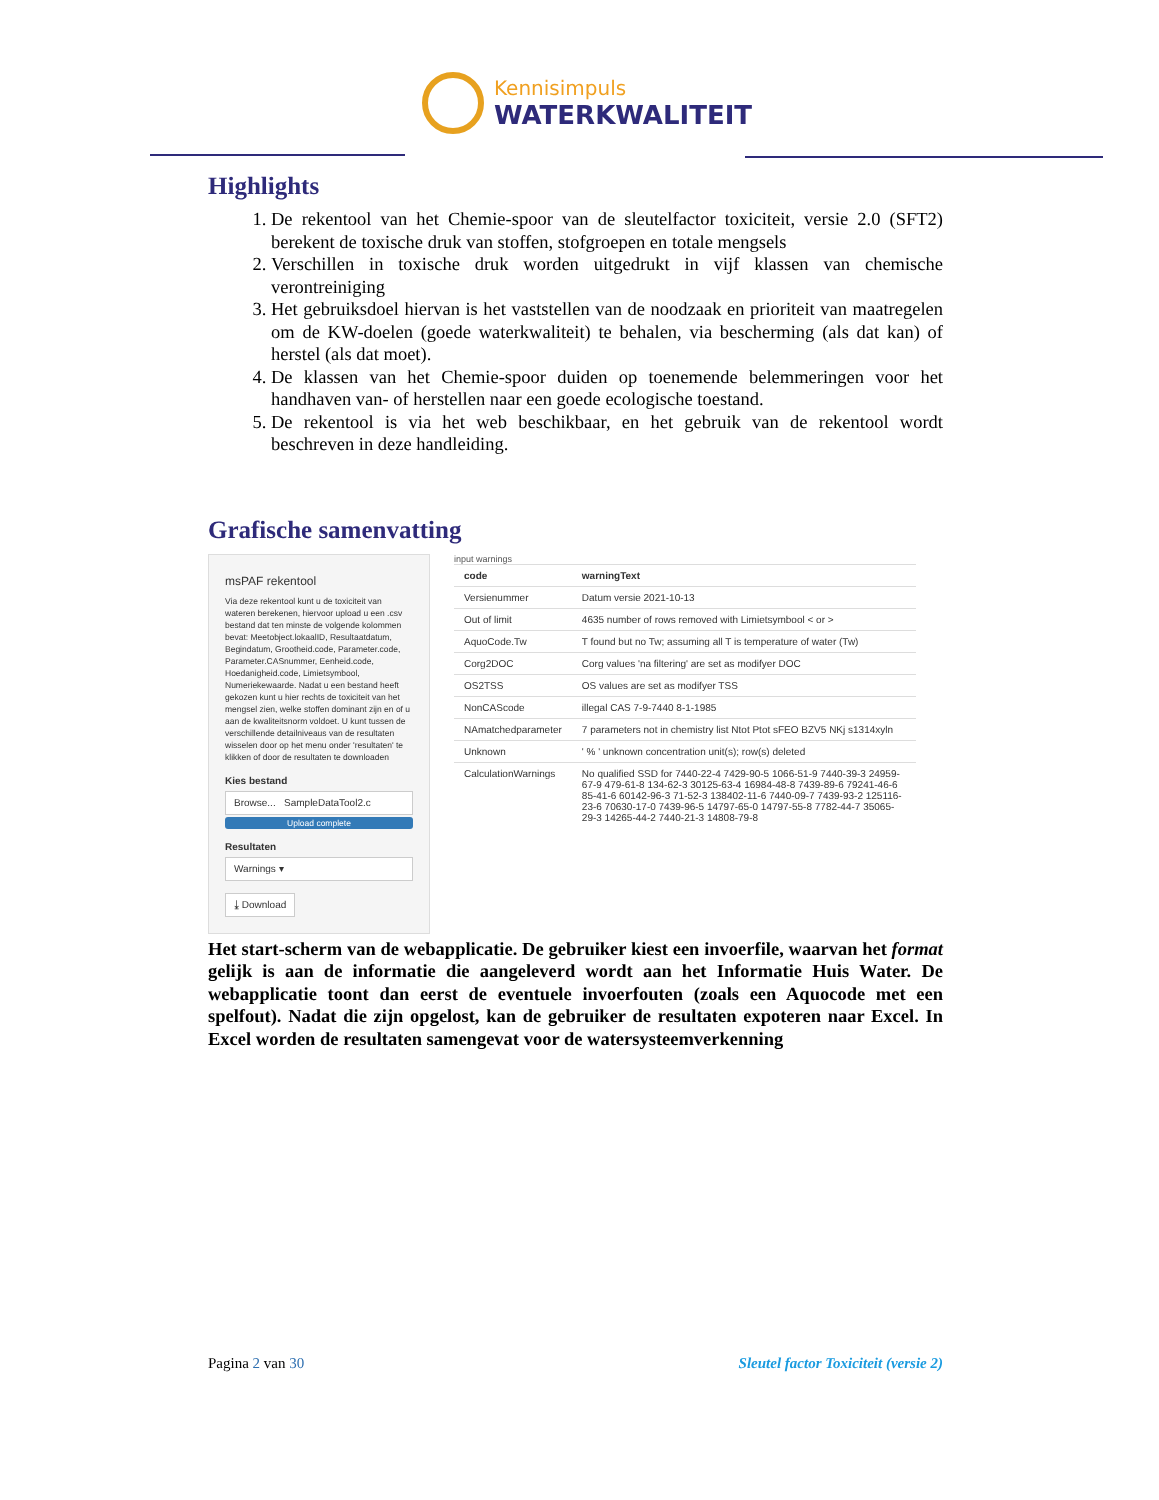Kennisimpuls
WATERKWALITEIT
Highlights
1. De rekentool van het Chemie-spoor van de sleutelfactor toxiciteit, versie 2.0 (SFT2) berekent de toxische druk van stoffen, stofgroepen en totale mengsels
2. Verschillen in toxische druk worden uitgedrukt in vijf klassen van chemische verontreiniging
3. Het gebruiksdoel hiervan is het vaststellen van de noodzaak en prioriteit van maatregelen om de KW-doelen (goede waterkwaliteit) te behalen, via bescherming (als dat kan) of herstel (als dat moet).
4. De klassen van het Chemie-spoor duiden op toenemende belemmeringen voor het handhaven van- of herstellen naar een goede ecologische toestand.
5. De rekentool is via het web beschikbaar, en het gebruik van de rekentool wordt beschreven in deze handleiding.
Grafische samenvatting
msPAF rekentool
Via deze rekentool kunt u de toxiciteit van wateren berekenen, hiervoor upload u een .csv bestand dat ten minste de volgende kolommen bevat: Meetobject.lokaalID, Resultaatdatum, Begindatum, Grootheid.code, Parameter.code, Parameter.CASnummer, Eenheid.code, Hoedanigheid.code, Limietsymbool, Numeriekewaarde. Nadat u een bestand heeft gekozen kunt u hier rechts de toxiciteit van het mengsel zien, welke stoffen dominant zijn en of u aan de kwaliteitsnorm voldoet. U kunt tussen de verschillende detailniveaus van de resultaten wisselen door op het menu onder 'resultaten' te klikken of door de resultaten te downloaden
Kies bestand
Browse... SampleDataTool2.c
Upload complete
Resultaten
Warnings ▾
⤓ Download
input warnings
| code | warningText |
| --- | --- |
| Versienummer | Datum versie 2021-10-13 |
| Out of limit | 4635 number of rows removed with Limietsymbool < or > |
| AquoCode.Tw | T found but no Tw; assuming all T is temperature of water (Tw) |
| Corg2DOC | Corg values 'na filtering' are set as modifyer DOC |
| OS2TSS | OS values are set as modifyer TSS |
| NonCAScode | illegal CAS 7-9-7440 8-1-1985 |
| NAmatchedparameter | 7 parameters not in chemistry list Ntot Ptot sFEO BZV5 NKj s1314xyln |
| Unknown | ' % ' unknown concentration unit(s); row(s) deleted |
| CalculationWarnings | No qualified SSD for 7440-22-4 7429-90-5 1066-51-9 7440-39-3 24959-67-9 479-61-8 134-62-3 30125-63-4 16984-48-8 7439-89-6 79241-46-6 85-41-6 60142-96-3 71-52-3 138402-11-6 7440-09-7 7439-93-2 125116-23-6 70630-17-0 7439-96-5 14797-65-0 14797-55-8 7782-44-7 35065-29-3 14265-44-2 7440-21-3 14808-79-8 |
Het start-scherm van de webapplicatie. De gebruiker kiest een invoerfile, waarvan het format gelijk is aan de informatie die aangeleverd wordt aan het Informatie Huis Water. De webapplicatie toont dan eerst de eventuele invoerfouten (zoals een Aquocode met een spelfout). Nadat die zijn opgelost, kan de gebruiker de resultaten expoteren naar Excel. In Excel worden de resultaten samengevat voor de watersysteemverkenning
Pagina 2 van 30 Sleutel factor Toxiciteit (versie 2)